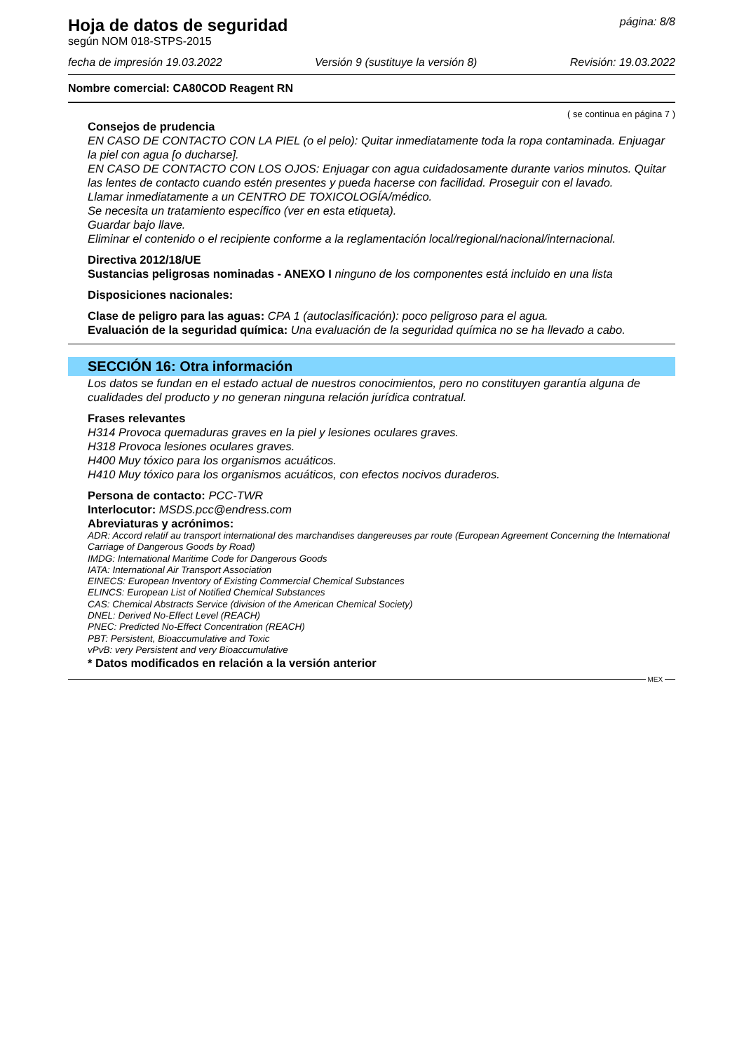Hoja de datos de seguridad página: 8/8
según NOM 018-STPS-2015
fecha de impresión 19.03.2022 Versión 9 (sustituye la versión 8) Revisión: 19.03.2022
Nombre comercial: CA80COD Reagent RN
( se continua en página 7 )
Consejos de prudencia
EN CASO DE CONTACTO CON LA PIEL (o el pelo): Quitar inmediatamente toda la ropa contaminada. Enjuagar la piel con agua [o ducharse].
EN CASO DE CONTACTO CON LOS OJOS: Enjuagar con agua cuidadosamente durante varios minutos. Quitar las lentes de contacto cuando estén presentes y pueda hacerse con facilidad. Proseguir con el lavado.
Llamar inmediatamente a un CENTRO DE TOXICOLOGÍA/médico.
Se necesita un tratamiento específico (ver en esta etiqueta).
Guardar bajo llave.
Eliminar el contenido o el recipiente conforme a la reglamentación local/regional/nacional/internacional.
Directiva 2012/18/UE
Sustancias peligrosas nominadas - ANEXO I ninguno de los componentes está incluido en una lista
Disposiciones nacionales:
Clase de peligro para las aguas: CPA 1 (autoclasificación): poco peligroso para el agua.
Evaluación de la seguridad química: Una evaluación de la seguridad química no se ha llevado a cabo.
SECCIÓN 16: Otra información
Los datos se fundan en el estado actual de nuestros conocimientos, pero no constituyen garantía alguna de cualidades del producto y no generan ninguna relación jurídica contratual.
Frases relevantes
H314 Provoca quemaduras graves en la piel y lesiones oculares graves.
H318 Provoca lesiones oculares graves.
H400 Muy tóxico para los organismos acuáticos.
H410 Muy tóxico para los organismos acuáticos, con efectos nocivos duraderos.
Persona de contacto: PCC-TWR
Interlocutor: MSDS.pcc@endress.com
Abreviaturas y acrónimos:
ADR: Accord relatif au transport international des marchandises dangereuses par route (European Agreement Concerning the International Carriage of Dangerous Goods by Road)
IMDG: International Maritime Code for Dangerous Goods
IATA: International Air Transport Association
EINECS: European Inventory of Existing Commercial Chemical Substances
ELINCS: European List of Notified Chemical Substances
CAS: Chemical Abstracts Service (division of the American Chemical Society)
DNEL: Derived No-Effect Level (REACH)
PNEC: Predicted No-Effect Concentration (REACH)
PBT: Persistent, Bioaccumulative and Toxic
vPvB: very Persistent and very Bioaccumulative
* Datos modificados en relación a la versión anterior
MEX